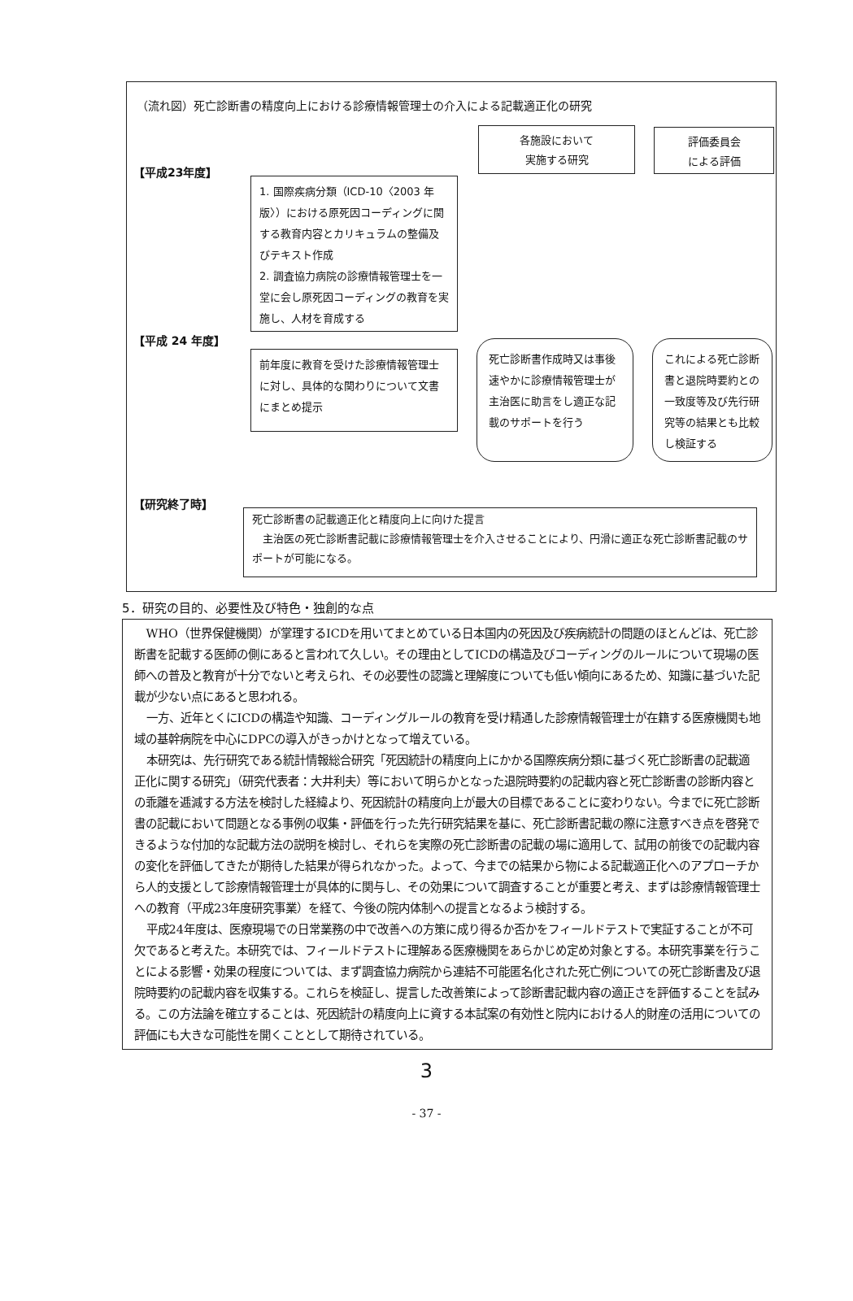（流れ図）死亡診断書の精度向上における診療情報管理士の介入による記載適正化の研究
各施設において
実施する研究
評価委員会
による評価
【平成23年度】
1. 国際疾病分類（ICD-10〈2003 年版〉）における原死因コーディングに関する教育内容とカリキュラムの整備及びテキスト作成
2. 調査協力病院の診療情報管理士を一堂に会し原死因コーディングの教育を実施し、人材を育成する
【平成 24 年度】
前年度に教育を受けた診療情報管理士に対し、具体的な関わりについて文書にまとめ提示
死亡診断書作成時又は事後速やかに診療情報管理士が主治医に助言をし適正な記載のサポートを行う
これによる死亡診断書と退院時要約との一致度等及び先行研究等の結果とも比較し検証する
【研究終了時】
死亡診断書の記載適正化と精度向上に向けた提言
　主治医の死亡診断書記載に診療情報管理士を介入させることにより、円滑に適正な死亡診断書記載のサポートが可能になる。
5．研究の目的、必要性及び特色・独創的な点
WHO（世界保健機関）が掌理するICDを用いてまとめている日本国内の死因及び疾病統計の問題のほとんどは、死亡診断書を記載する医師の側にあると言われて久しい。その理由としてICDの構造及びコーディングのルールについて現場の医師への普及と教育が十分でないと考えられ、その必要性の認識と理解度についても低い傾向にあるため、知識に基づいた記載が少ない点にあると思われる。
一方、近年とくにICDの構造や知識、コーディングルールの教育を受け精通した診療情報管理士が在籍する医療機関も地域の基幹病院を中心にDPCの導入がきっかけとなって増えている。
本研究は、先行研究である統計情報総合研究「死因統計の精度向上にかかる国際疾病分類に基づく死亡診断書の記載適正化に関する研究」（研究代表者：大井利夫）等において明らかとなった退院時要約の記載内容と死亡診断書の診断内容との乖離を逓減する方法を検討した経緯より、死因統計の精度向上が最大の目標であることに変わりない。今までに死亡診断書の記載において問題となる事例の収集・評価を行った先行研究結果を基に、死亡診断書記載の際に注意すべき点を啓発できるような付加的な記載方法の説明を検討し、それらを実際の死亡診断書の記載の場に適用して、試用の前後での記載内容の変化を評価してきたが期待した結果が得られなかった。よって、今までの結果から物による記載適正化へのアプローチから人的支援として診療情報管理士が具体的に関与し、その効果について調査することが重要と考え、まずは診療情報管理士への教育（平成23年度研究事業）を経て、今後の院内体制への提言となるよう検討する。
平成24年度は、医療現場での日常業務の中で改善への方策に成り得るか否かをフィールドテストで実証することが不可欠であると考えた。本研究では、フィールドテストに理解ある医療機関をあらかじめ定め対象とする。本研究事業を行うことによる影響・効果の程度については、まず調査協力病院から連結不可能匿名化された死亡例についての死亡診断書及び退院時要約の記載内容を収集する。これらを検証し、提言した改善策によって診断書記載内容の適正さを評価することを試みる。この方法論を確立することは、死因統計の精度向上に資する本試案の有効性と院内における人的財産の活用についての評価にも大きな可能性を開くこととして期待されている。
3
- 37 -